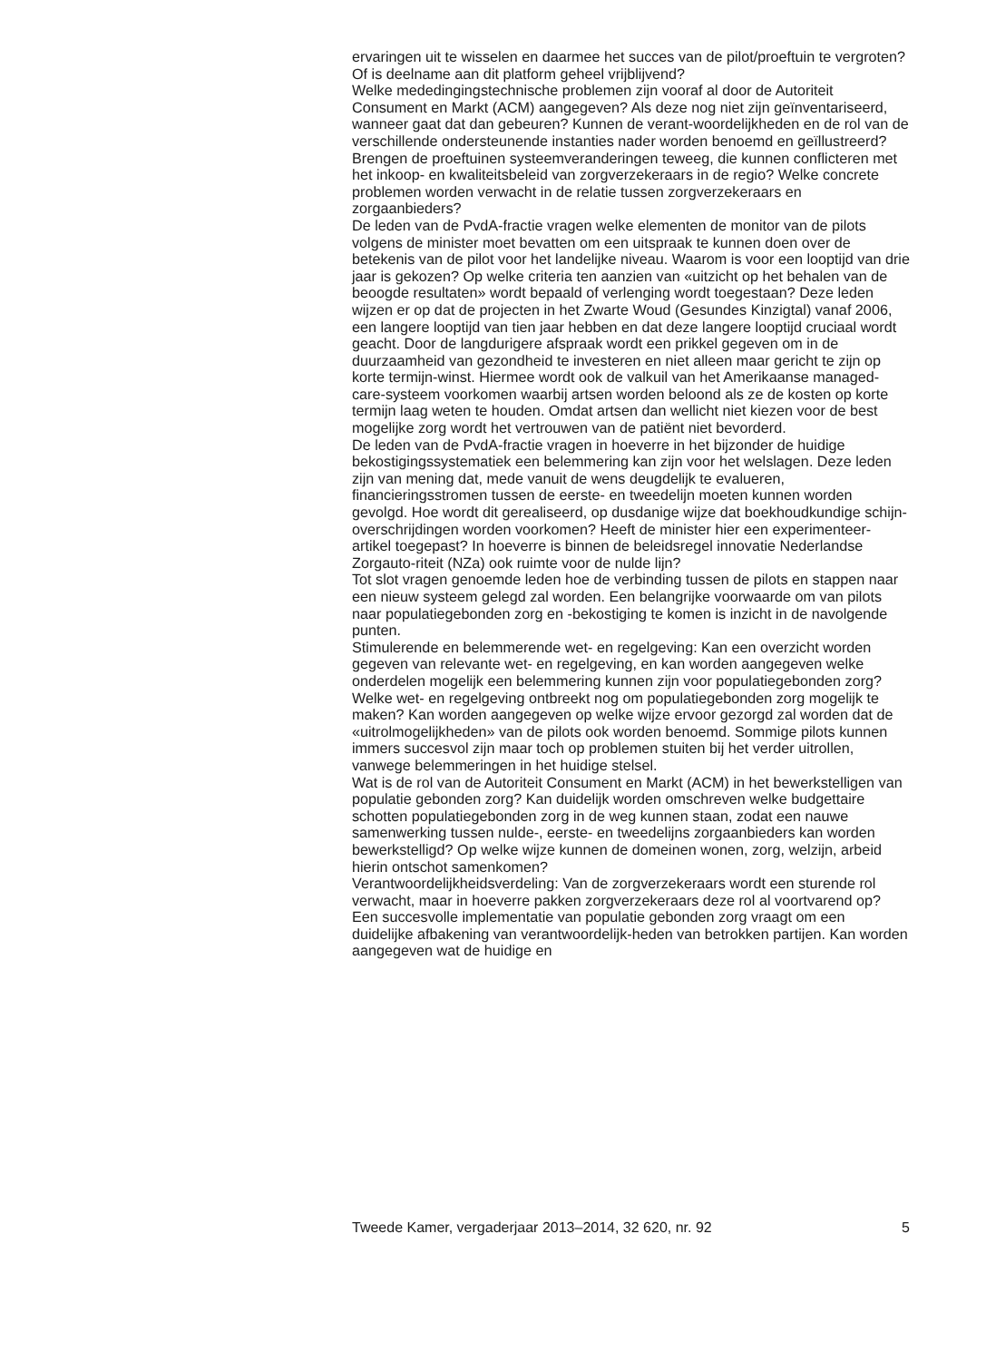ervaringen uit te wisselen en daarmee het succes van de pilot/proeftuin te vergroten? Of is deelname aan dit platform geheel vrijblijvend?
Welke mededingingstechnische problemen zijn vooraf al door de Autoriteit Consument en Markt (ACM) aangegeven? Als deze nog niet zijn geïnventariseerd, wanneer gaat dat dan gebeuren? Kunnen de verant-woordelijkheden en de rol van de verschillende ondersteunende instanties nader worden benoemd en geïllustreerd? Brengen de proeftuinen systeemveranderingen teweeg, die kunnen conflicteren met het inkoop- en kwaliteitsbeleid van zorgverzekeraars in de regio? Welke concrete problemen worden verwacht in de relatie tussen zorgverzekeraars en zorgaanbieders?
De leden van de PvdA-fractie vragen welke elementen de monitor van de pilots volgens de minister moet bevatten om een uitspraak te kunnen doen over de betekenis van de pilot voor het landelijke niveau. Waarom is voor een looptijd van drie jaar is gekozen? Op welke criteria ten aanzien van «uitzicht op het behalen van de beoogde resultaten» wordt bepaald of verlenging wordt toegestaan? Deze leden wijzen er op dat de projecten in het Zwarte Woud (Gesundes Kinzigtal) vanaf 2006, een langere looptijd van tien jaar hebben en dat deze langere looptijd cruciaal wordt geacht. Door de langdurigere afspraak wordt een prikkel gegeven om in de duurzaamheid van gezondheid te investeren en niet alleen maar gericht te zijn op korte termijn-winst. Hiermee wordt ook de valkuil van het Amerikaanse managed-care-systeem voorkomen waarbij artsen worden beloond als ze de kosten op korte termijn laag weten te houden. Omdat artsen dan wellicht niet kiezen voor de best mogelijke zorg wordt het vertrouwen van de patiënt niet bevorderd.
De leden van de PvdA-fractie vragen in hoeverre in het bijzonder de huidige bekostigingssystematiek een belemmering kan zijn voor het welslagen. Deze leden zijn van mening dat, mede vanuit de wens deugdelijk te evalueren, financieringsstromen tussen de eerste- en tweedelijn moeten kunnen worden gevolgd. Hoe wordt dit gerealiseerd, op dusdanige wijze dat boekhoudkundige schijn-overschrijdingen worden voorkomen? Heeft de minister hier een experimenteer-artikel toegepast? In hoeverre is binnen de beleidsregel innovatie Nederlandse Zorgauto-riteit (NZa) ook ruimte voor de nulde lijn?
Tot slot vragen genoemde leden hoe de verbinding tussen de pilots en stappen naar een nieuw systeem gelegd zal worden. Een belangrijke voorwaarde om van pilots naar populatiegebonden zorg en -bekostiging te komen is inzicht in de navolgende punten.
Stimulerende en belemmerende wet- en regelgeving: Kan een overzicht worden gegeven van relevante wet- en regelgeving, en kan worden aangegeven welke onderdelen mogelijk een belemmering kunnen zijn voor populatiegebonden zorg? Welke wet- en regelgeving ontbreekt nog om populatiegebonden zorg mogelijk te maken? Kan worden aangegeven op welke wijze ervoor gezorgd zal worden dat de «uitrolmogelijkheden» van de pilots ook worden benoemd. Sommige pilots kunnen immers succesvol zijn maar toch op problemen stuiten bij het verder uitrollen, vanwege belemmeringen in het huidige stelsel.
Wat is de rol van de Autoriteit Consument en Markt (ACM) in het bewerkstelligen van populatie gebonden zorg? Kan duidelijk worden omschreven welke budgettaire schotten populatiegebonden zorg in de weg kunnen staan, zodat een nauwe samenwerking tussen nulde-, eerste- en tweedelijns zorgaanbieders kan worden bewerkstelligd? Op welke wijze kunnen de domeinen wonen, zorg, welzijn, arbeid hierin ontschot samenkomen?
Verantwoordelijkheidsverdeling: Van de zorgverzekeraars wordt een sturende rol verwacht, maar in hoeverre pakken zorgverzekeraars deze rol al voortvarend op? Een succesvolle implementatie van populatie gebonden zorg vraagt om een duidelijke afbakening van verantwoordelijk-heden van betrokken partijen. Kan worden aangegeven wat de huidige en
Tweede Kamer, vergaderjaar 2013–2014, 32 620, nr. 92 5